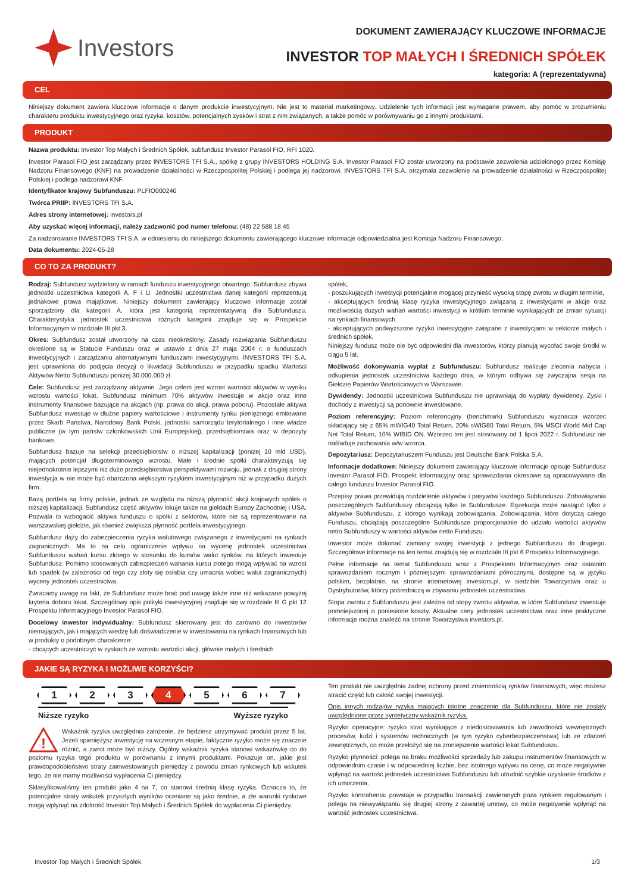Investors
DOKUMENT ZAWIERAJĄCY KLUCZOWE INFORMACJE
INVESTOR TOP MAŁYCH I ŚREDNICH SPÓŁEK
kategoria: A (reprezentatywna)
CEL
Niniejszy dokument zawiera kluczowe informacje o danym produkcie inwestycyjnym. Nie jest to materiał marketingowy. Udzielenie tych informacji jest wymagane prawem, aby pomóc w zrozumieniu charakteru produktu inwestycyjnego oraz ryzyka, kosztów, potencjalnych zysków i strat z nim związanych, a także pomóc w porównywaniu go z innymi produktami.
PRODUKT
Nazwa produktu: Investor Top Małych i Średnich Spółek, subfundusz Investor Parasol FIO, RFI 1020.
Investor Parasol FIO jest zarządzany przez INVESTORS TFI S.A., spółkę z grupy INVESTORS HOLDING S.A. Investor Parasol FIO został utworzony na podstawie zezwolenia udzielonego przez Komisję Nadzoru Finansowego (KNF) na prowadzenie działalności w Rzeczpospolitej Polskiej i podlega jej nadzorowi. INVESTORS TFI S.A. otrzymała zezwolenie na prowadzenie działalności w Rzeczpospolitej Polskiej i podlega nadzorowi KNF.
Identyfikator krajowy Subfunduszu: PLFIO000240
Twórca PRIIP: INVESTORS TFI S.A.
Adres strony internetowej: investors.pl
Aby uzyskać więcej informacji, należy zadzwonić pod numer telefonu: (48) 22 588 18 45
Za nadzorowanie INVESTORS TFI S.A. w odniesieniu do niniejszego dokumentu zawierającego kluczowe informacje odpowiedzialna jest Komisja Nadzoru Finansowego.
Data dokumentu: 2024-05-28
CO TO ZA PRODUKT?
Rodzaj: Subfundusz wydzielony w ramach funduszu inwestycyjnego otwartego. Subfundusz zbywa jednostki uczestnictwa kategorii A, F i U. Jednostki uczestnictwa danej kategorii reprezentują jednakowe prawa majątkowe. Niniejszy dokument zawierający kluczowe informacje został sporządzony dla kategorii A, która jest kategorią reprezentatywną dla Subfunduszu. Charakterystyka jednostek uczestnictwa różnych kategorii znajduje się w Prospekcie Informacyjnym w rozdziale III pkt 3.
Okres: Subfundusz został utworzony na czas nieokreślony. Zasady rozwiązania Subfunduszu określone są w Statucie Funduszu oraz w ustawie z dnia 27 maja 2004 r. o funduszach inwestycyjnych i zarządzaniu alternatywnymi funduszami inwestycyjnymi. INVESTORS TFI S.A. jest uprawniona do podjęcia decyzji o likwidacji Subfunduszu w przypadku spadku Wartości Aktywów Netto Subfunduszu poniżej 30.000.000 zł.
Cele: Subfundusz jest zarządzany aktywnie. Jego celem jest wzrost wartości aktywów w wyniku wzrostu wartości lokat. Subfundusz minimum 70% aktywów inwestuje w akcje oraz inne instrumenty finansowe bazujące na akcjach (np. prawa do akcji, prawa poboru). Pozostałe aktywa Subfundusz inwestuje w dłużne papiery wartościowe i instrumenty rynku pieniężnego emitowane przez Skarb Państwa, Narodowy Bank Polski, jednostki samorządu terytorialnego i inne władze publiczne (w tym państw członkowskich Unii Europejskiej), przedsiębiorstwa oraz w depozyty bankowe.
Subfundusz bazuje na selekcji przedsiębiorstw o niższej kapitalizacji (poniżej 10 mld USD), mających potencjał długoterminowego wzrostu. Małe i średnie spółki charakteryzują się niejednokrotnie lepszymi niż duże przedsiębiorstwa perspektywami rozwoju, jednak z drugiej strony inwestycja w nie może być obarczona większym ryzykiem inwestycyjnym niż w przypadku dużych firm.
Bazą portfela są firmy polskie, jednak ze względu na niższą płynność akcji krajowych spółek o niższej kapitalizacji, Subfundusz część aktywów lokuje także na giełdach Europy Zachodniej i USA. Pozwala to wzbogacić aktywa funduszu o spółki z sektorów, które nie są reprezentowane na warszawskiej giełdzie, jak również zwiększa płynność portfela inwestycyjnego.
Subfundusz dąży do zabezpieczenia ryzyka walutowego związanego z inwestycjami na rynkach zagranicznych. Ma to na celu ograniczenie wpływu na wycenę jednostek uczestnictwa Subfunduszu wahań kursu złotego w stosunku do kursów walut rynków, na których inwestuje Subfundusz. Pomimo stosowanych zabezpieczeń wahania kursu złotego mogą wpływać na wzrost lub spadek (w zależności od tego czy złoty się osłabia czy umacnia wobec walut zagranicznych) wyceny jednostek uczestnictwa.
Zwracamy uwagę na fakt, że Subfundusz może brać pod uwagę także inne niż wskazane powyżej kryteria doboru lokat. Szczegółowy opis polityki inwestycyjnej znajduje się w rozdziale III G pkt 12 Prospektu Informacyjnego Investor Parasol FIO.
Docelowy inwestor indywidualny: Subfundusz skierowany jest do zarówno do inwestorów niemających, jak i mających wiedzę lub doświadczenie w inwestowaniu na rynkach finansowych lub w produkty o podobnym charakterze:
- chcących uczestniczyć w zyskach ze wzrostu wartości akcji, głównie małych i średnich
spółek,
- poszukujących inwestycji potencjalnie mogącej przynieść wysoką stopę zwrotu w długim terminie,
- akceptujących średnią klasę ryzyka inwestycyjnego związaną z inwestycjami w akcje oraz możliwością dużych wahań wartości inwestycji w krótkim terminie wynikających ze zmian sytuacji na rynkach finansowych.
- akceptujących podwyższone ryzyko inwestycyjne związane z inwestycjami w sektorze małych i średnich spółek,
Niniejszy fundusz może nie być odpowiedni dla inwestorów, którzy planują wycofać swoje środki w ciągu 5 lat.
Możliwość dokonywania wypłat z Subfunduszu: Subfundusz realizuje zlecenia nabycia i odkupienia jednostek uczestnictwa każdego dnia, w którym odbywa się zwyczajna sesja na Giełdzie Papierów Wartościowych w Warszawie.
Dywidendy: Jednostki uczestnictwa Subfunduszu nie uprawniają do wypłaty dywidendy. Zyski i dochody z inwestycji są ponownie inwestowane.
Poziom referencyjny: Poziom referencyjny (benchmark) Subfunduszu wyznacza wzorzec składający się z 65% mWIG40 Total Return, 20% sWIG80 Total Return, 5% MSCI World Mid Cap Net Total Return, 10% WIBID ON. Wzorzec ten jest stosowany od 1 lipca 2022 r. Subfundusz nie naśladuje zachowania w/w wzorca.
Depozytariusz: Depozytariuszem Funduszu jest Deutsche Bank Polska S.A.
Informacje dodatkowe: Niniejszy dokument zawierający kluczowe informacje opisuje Subfundusz Investor Parasol FIO. Prospekt Informacyjny oraz sprawozdania okresowe są opracowywane dla całego funduszu Investor Parasol FIO.
Przepisy prawa przewidują rozdzielenie aktywów i pasywów każdego Subfunduszu. Zobowiązania poszczególnych Subfunduszy obciążają tylko te Subfundusze. Egzekucja może nastąpić tylko z aktywów Subfunduszu, z którego wynikają zobowiązania. Zobowiązania, które dotyczą całego Funduszu, obciążają poszczególne Subfundusze proporcjonalnie do udziału wartości aktywów netto Subfunduszy w wartości aktywów netto Funduszu.
Inwestor może dokonać zamiany swojej inwestycji z jednego Subfunduszu do drugiego. Szczegółowe informacje na ten temat znajdują się w rozdziale III pkt 6 Prospektu Informacyjnego.
Pełne informacje na temat Subfunduszu wraz z Prospektem Informacyjnym oraz ostatnim sprawozdaniem rocznym i późniejszymi sprawozdaniami półrocznymi, dostępne są w języku polskim, bezpłatnie, na stronie internetowej investors.pl, w siedzibie Towarzystwa oraz u Dystrybutorów, którzy pośredniczą w zbywaniu jednostek uczestnictwa.
Stopa zwrotu z Subfunduszu jest zależna od stopy zwrotu aktywów, w które Subfundusz inwestuje pomniejszonej o poniesione koszty. Aktualne ceny jednostek uczestnictwa oraz inne praktyczne informacje można znaleźć na stronie Towarzystwa investors.pl.
JAKIE SĄ RYZYKA I MOŻLIWE KORZYŚCI?
1 2 3 4 5 6 7
Niższe ryzyko Wyższe ryzyko
!
Wskaźnik ryzyka uwzględnia założenie, że będziesz utrzymywać produkt przez 5 lat. Jeżeli spieniężysz inwestycję na wczesnym etapie, faktyczne ryzyko może się znacznie różnić, a zwrot może być niższy. Ogólny wskaźnik ryzyka stanowi wskazówkę co do poziomu ryzyka tego produktu w porównaniu z innymi produktami. Pokazuje on, jakie jest prawdopodobieństwo straty zainwestowanych pieniędzy z powodu zmian rynkowych lub wskutek tego, że nie mamy możliwości wypłacenia Ci pieniędzy.
Sklasyfikowaliśmy ten produkt jako 4 na 7, co stanowi średnią klasę ryzyka. Oznacza to, że potencjalne straty wskutek przyszłych wyników oceniane są jako średnie, a złe warunki rynkowe mogą wpłynąć na zdolność Investor Top Małych i Średnich Spółek do wypłacenia Ci pieniędzy.
Ten produkt nie uwzględnia żadnej ochrony przed zmiennością rynków finansowych, więc możesz stracić część lub całość swojej inwestycji.
Opis innych rodzajów ryzyka mających istotne znaczenie dla Subfunduszu, które nie zostały uwzględnione przez syntetyczny wskaźnik ryzyka.
Ryzyko operacyjne: ryzyko strat wynikające z niedostosowania lub zawodności wewnętrznych procesów, ludzi i systemów technicznych (w tym ryzyko cyberbezpieczeństwa) lub ze zdarzeń zewnętrznych, co może przełożyć się na zmniejszenie wartości lokat Subfunduszu.
Ryzyko płynności: polega na braku możliwości sprzedaży lub zakupu instrumentów finansowych w odpowiednim czasie i w odpowiedniej liczbie, bez istotnego wpływu na cenę, co może negatywnie wpłynąć na wartość jednostek uczestnictwa Subfunduszu lub utrudnić szybkie uzyskanie środków z ich umorzenia.
Ryzyko kontrahenta: powstaje w przypadku transakcji zawieranych poza rynkiem regulowanym i polega na niewywiązaniu się drugiej strony z zawartej umowy, co może negatywnie wpłynąć na wartość jednostek uczestnictwa.
Investor Top Małych i Średnich Spółek 1/3